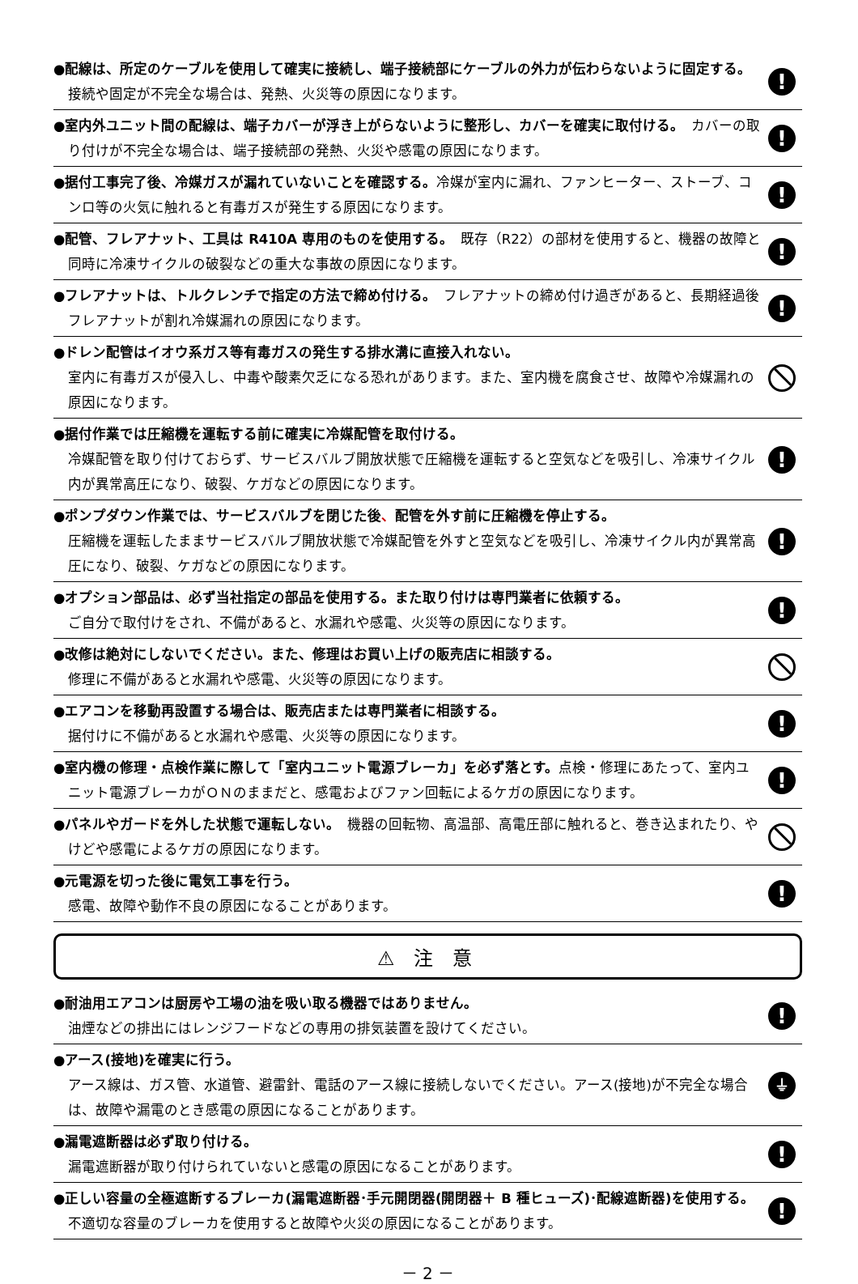●配線は、所定のケーブルを使用して確実に接続し、端子接続部にケーブルの外力が伝わらないように固定する。　接続や固定が不完全な場合は、発熱、火災等の原因になります。
!
●室内外ユニット間の配線は、端子カバーが浮き上がらないように整形し、カバーを確実に取付ける。　カバーの取り付けが不完全な場合は、端子接続部の発熱、火災や感電の原因になります。
!
●据付工事完了後、冷媒ガスが漏れていないことを確認する。冷媒が室内に漏れ、ファンヒーター、ストーブ、コンロ等の火気に触れると有毒ガスが発生する原因になります。
!
●配管、フレアナット、工具は R410A 専用のものを使用する。　既存（R22）の部材を使用すると、機器の故障と同時に冷凍サイクルの破裂などの重大な事故の原因になります。
!
●フレアナットは、トルクレンチで指定の方法で締め付ける。　フレアナットの締め付け過ぎがあると、長期経過後フレアナットが割れ冷媒漏れの原因になります。
!
●ドレン配管はイオウ系ガス等有毒ガスの発生する排水溝に直接入れない。
室内に有毒ガスが侵入し、中毒や酸素欠乏になる恐れがあります。また、室内機を腐食させ、故障や冷媒漏れの原因になります。
●据付作業では圧縮機を運転する前に確実に冷媒配管を取付ける。
冷媒配管を取り付けておらず、サービスバルブ開放状態で圧縮機を運転すると空気などを吸引し、冷凍サイクル内が異常高圧になり、破裂、ケガなどの原因になります。
!
●ポンプダウン作業では、サービスバルブを閉じた後、配管を外す前に圧縮機を停止する。
圧縮機を運転したままサービスバルブ開放状態で冷媒配管を外すと空気などを吸引し、冷凍サイクル内が異常高圧になり、破裂、ケガなどの原因になります。
!
●オプション部品は、必ず当社指定の部品を使用する。また取り付けは専門業者に依頼する。
ご自分で取付けをされ、不備があると、水漏れや感電、火災等の原因になります。
!
●改修は絶対にしないでください。また、修理はお買い上げの販売店に相談する。
修理に不備があると水漏れや感電、火災等の原因になります。
●エアコンを移動再設置する場合は、販売店または専門業者に相談する。
据付けに不備があると水漏れや感電、火災等の原因になります。
!
●室内機の修理・点検作業に際して「室内ユニット電源ブレーカ」を必ず落とす。点検・修理にあたって、室内ユニット電源ブレーカがＯＮのままだと、感電およびファン回転によるケガの原因になります。
!
●パネルやガードを外した状態で運転しない。　機器の回転物、高温部、高電圧部に触れると、巻き込まれたり、やけどや感電によるケガの原因になります。
●元電源を切った後に電気工事を行う。
感電、故障や動作不良の原因になることがあります。
!
⚠ 注 意
●耐油用エアコンは厨房や工場の油を吸い取る機器ではありません。
油煙などの排出にはレンジフードなどの専用の排気装置を設けてください。
!
●アース(接地)を確実に行う。
アース線は、ガス管、水道管、避雷針、電話のアース線に接続しないでください。アース(接地)が不完全な場合は、故障や漏電のとき感電の原因になることがあります。
⏚
●漏電遮断器は必ず取り付ける。
漏電遮断器が取り付けられていないと感電の原因になることがあります。
!
●正しい容量の全極遮断するブレーカ(漏電遮断器･手元開閉器(開閉器＋ B 種ヒューズ)･配線遮断器)を使用する。 不適切な容量のブレーカを使用すると故障や火災の原因になることがあります。
!
－ 2 －